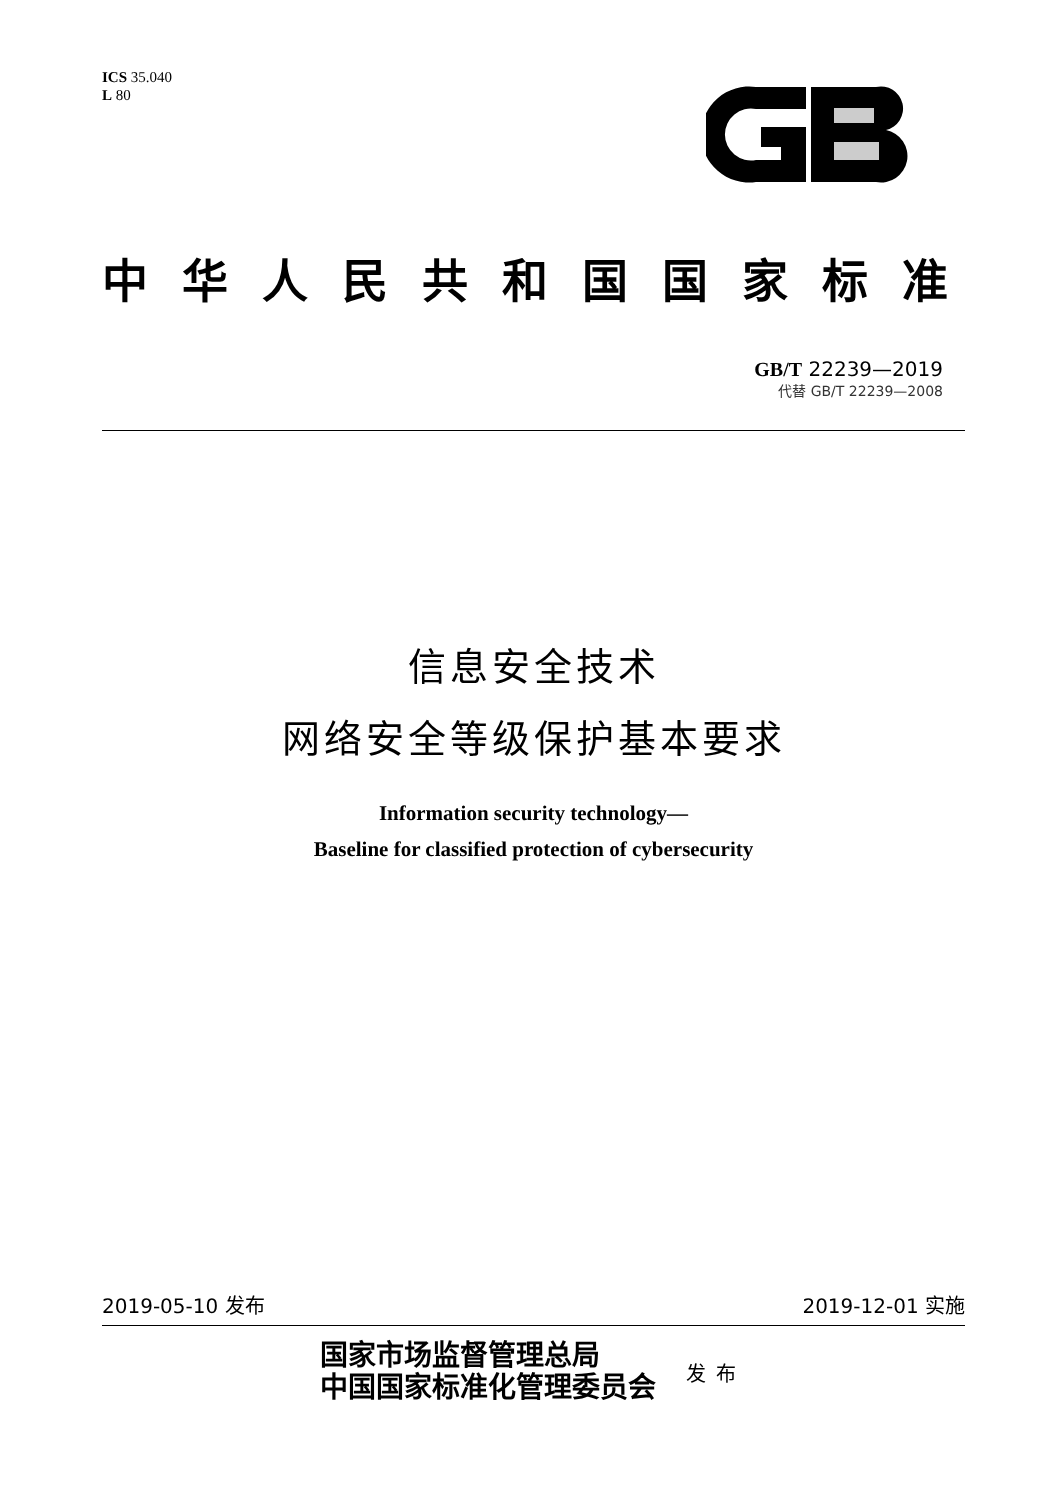ICS 35.040
L 80
中华人民共和国国家标准
GB/T 22239—2019
代替 GB/T 22239—2008
信息安全技术
网络安全等级保护基本要求
Information security technology—
Baseline for classified protection of cybersecurity
2019-05-10 发布 2019-12-01 实施
国家市场监督管理总局
中国国家标准化管理委员会
发布